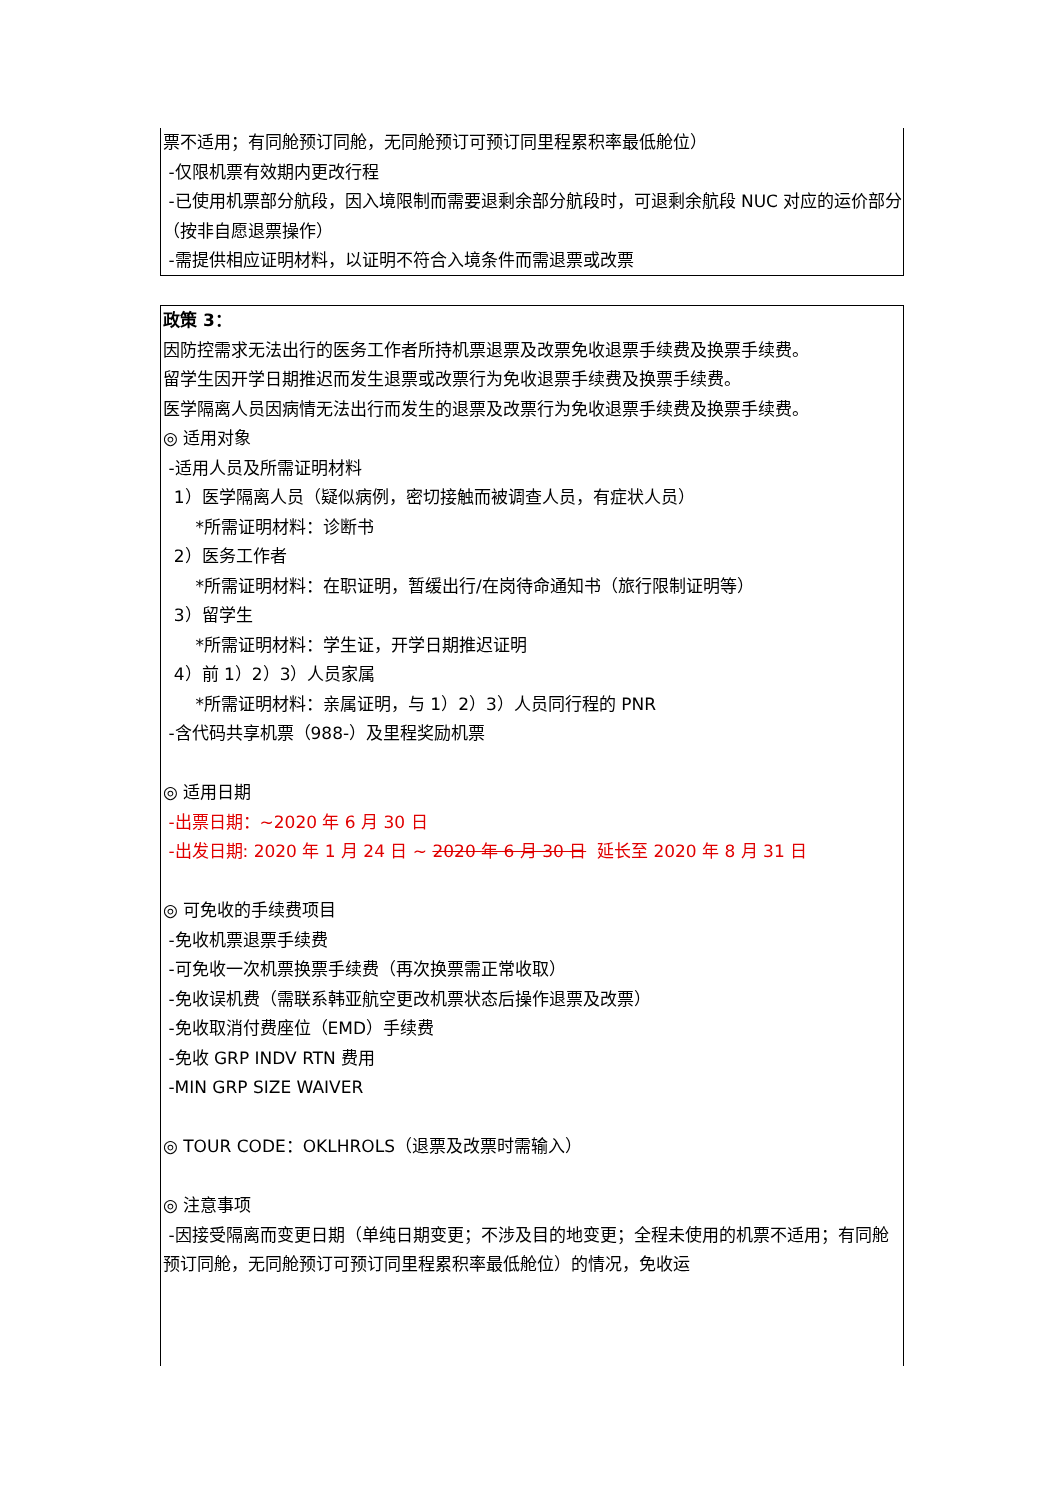票不适用；有同舱预订同舱，无同舱预订可预订同里程累积率最低舱位）
-仅限机票有效期内更改行程
-已使用机票部分航段，因入境限制而需要退剩余部分航段时，可退剩余航段 NUC 对应的运价部分（按非自愿退票操作）
-需提供相应证明材料，以证明不符合入境条件而需退票或改票
政策 3：
因防控需求无法出行的医务工作者所持机票退票及改票免收退票手续费及换票手续费。
留学生因开学日期推迟而发生退票或改票行为免收退票手续费及换票手续费。
医学隔离人员因病情无法出行而发生的退票及改票行为免收退票手续费及换票手续费。
◎ 适用对象
-适用人员及所需证明材料
1）医学隔离人员（疑似病例，密切接触而被调查人员，有症状人员）
*所需证明材料：诊断书
2）医务工作者
*所需证明材料：在职证明，暂缓出行/在岗待命通知书（旅行限制证明等）
3）留学生
*所需证明材料：学生证，开学日期推迟证明
4）前 1）2）3）人员家属
*所需证明材料：亲属证明，与 1）2）3）人员同行程的 PNR
-含代码共享机票（988-）及里程奖励机票
◎ 适用日期
-出票日期：~2020 年 6 月 30 日
-出发日期: 2020 年 1 月 24 日 ~ 2020 年 6 月 30 日 延长至 2020 年 8 月 31 日
◎ 可免收的手续费项目
-免收机票退票手续费
-可免收一次机票换票手续费（再次换票需正常收取）
-免收误机费（需联系韩亚航空更改机票状态后操作退票及改票）
-免收取消付费座位（EMD）手续费
-免收 GRP INDV RTN 费用
-MIN GRP SIZE WAIVER
◎ TOUR CODE：OKLHROLS（退票及改票时需输入）
◎ 注意事项
-因接受隔离而变更日期（单纯日期变更；不涉及目的地变更；全程未使用的机票不适用；有同舱预订同舱，无同舱预订可预订同里程累积率最低舱位）的情况，免收运